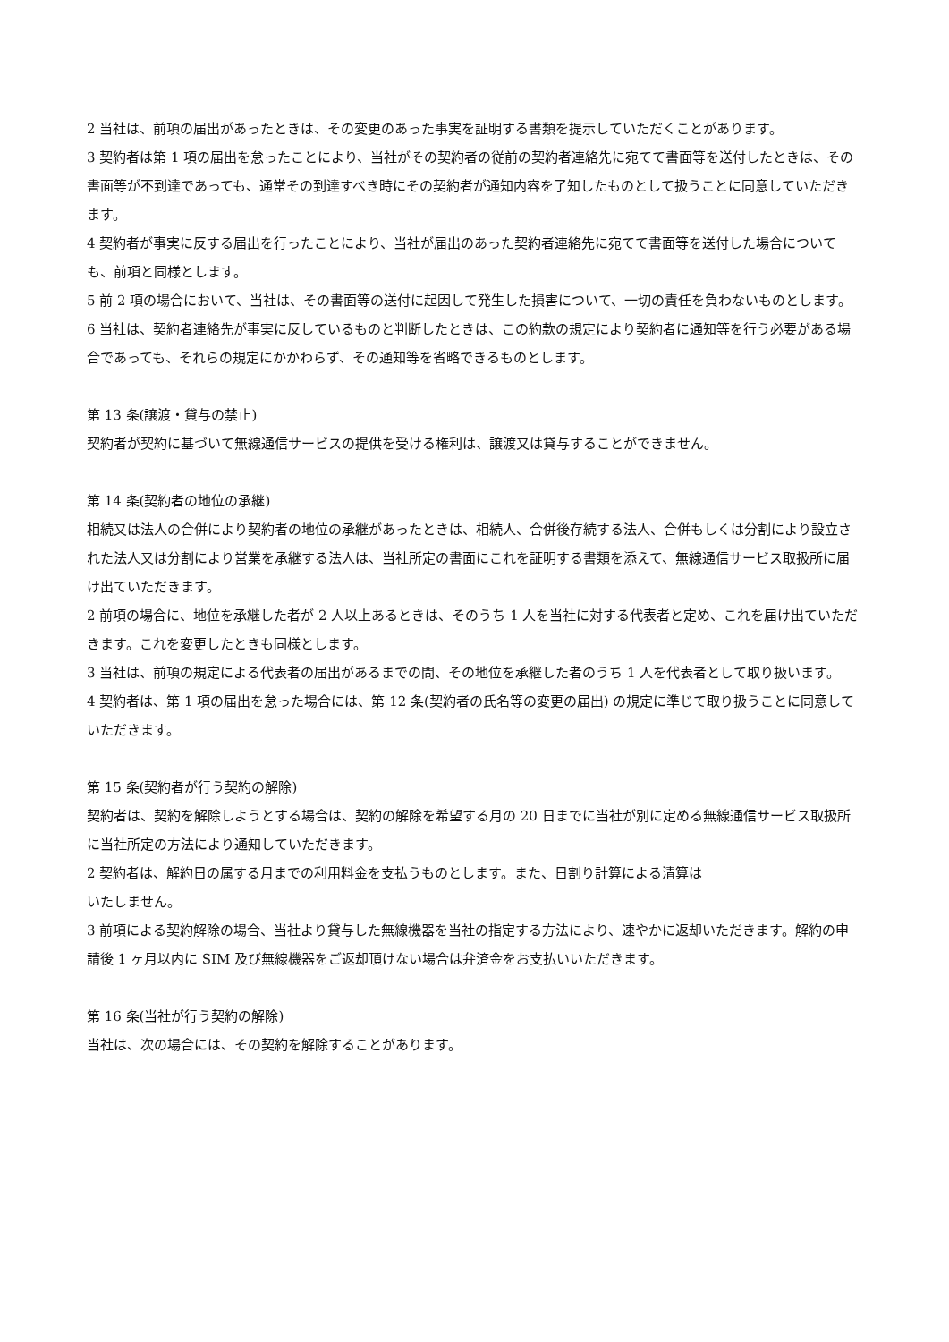2 当社は、前項の届出があったときは、その変更のあった事実を証明する書類を提示していただくことがあります。
3 契約者は第 1 項の届出を怠ったことにより、当社がその契約者の従前の契約者連絡先に宛てて書面等を送付したときは、その書面等が不到達であっても、通常その到達すべき時にその契約者が通知内容を了知したものとして扱うことに同意していただきます。
4 契約者が事実に反する届出を行ったことにより、当社が届出のあった契約者連絡先に宛てて書面等を送付した場合についても、前項と同様とします。
5 前 2 項の場合において、当社は、その書面等の送付に起因して発生した損害について、一切の責任を負わないものとします。
6 当社は、契約者連絡先が事実に反しているものと判断したときは、この約款の規定により契約者に通知等を行う必要がある場合であっても、それらの規定にかかわらず、その通知等を省略できるものとします。
第 13 条(譲渡・貸与の禁止)
契約者が契約に基づいて無線通信サービスの提供を受ける権利は、譲渡又は貸与することができません。
第 14 条(契約者の地位の承継)
相続又は法人の合併により契約者の地位の承継があったときは、相続人、合併後存続する法人、合併もしくは分割により設立された法人又は分割により営業を承継する法人は、当社所定の書面にこれを証明する書類を添えて、無線通信サービス取扱所に届け出ていただきます。
2 前項の場合に、地位を承継した者が 2 人以上あるときは、そのうち 1 人を当社に対する代表者と定め、これを届け出ていただきます。これを変更したときも同様とします。
3 当社は、前項の規定による代表者の届出があるまでの間、その地位を承継した者のうち 1 人を代表者として取り扱います。
4 契約者は、第 1 項の届出を怠った場合には、第 12 条(契約者の氏名等の変更の届出) の規定に準じて取り扱うことに同意していただきます。
第 15 条(契約者が行う契約の解除)
契約者は、契約を解除しようとする場合は、契約の解除を希望する月の 20 日までに当社が別に定める無線通信サービス取扱所に当社所定の方法により通知していただきます。
2 契約者は、解約日の属する月までの利用料金を支払うものとします。また、日割り計算による清算は
いたしません。
3 前項による契約解除の場合、当社より貸与した無線機器を当社の指定する方法により、速やかに返却いただきます。解約の申請後 1 ヶ月以内に SIM 及び無線機器をご返却頂けない場合は弁済金をお支払いいただきます。
第 16 条(当社が行う契約の解除)
当社は、次の場合には、その契約を解除することがあります。